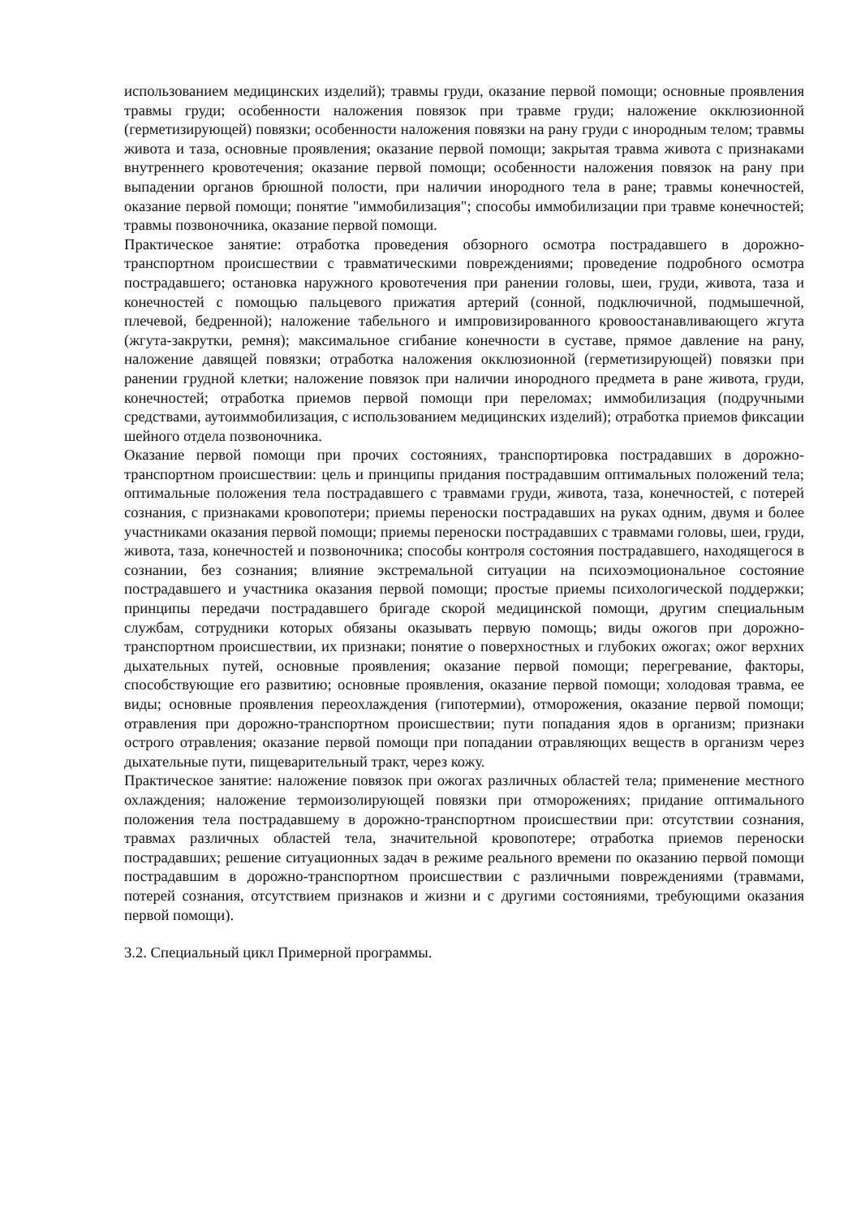использованием медицинских изделий); травмы груди, оказание первой помощи; основные проявления травмы груди; особенности наложения повязок при травме груди; наложение окклюзионной (герметизирующей) повязки; особенности наложения повязки на рану груди с инородным телом; травмы живота и таза, основные проявления; оказание первой помощи; закрытая травма живота с признаками внутреннего кровотечения; оказание первой помощи; особенности наложения повязок на рану при выпадении органов брюшной полости, при наличии инородного тела в ране; травмы конечностей, оказание первой помощи; понятие "иммобилизация"; способы иммобилизации при травме конечностей; травмы позвоночника, оказание первой помощи.
Практическое занятие: отработка проведения обзорного осмотра пострадавшего в дорожно-транспортном происшествии с травматическими повреждениями; проведение подробного осмотра пострадавшего; остановка наружного кровотечения при ранении головы, шеи, груди, живота, таза и конечностей с помощью пальцевого прижатия артерий (сонной, подключичной, подмышечной, плечевой, бедренной); наложение табельного и импровизированного кровоостанавливающего жгута (жгута-закрутки, ремня); максимальное сгибание конечности в суставе, прямое давление на рану, наложение давящей повязки; отработка наложения окклюзионной (герметизирующей) повязки при ранении грудной клетки; наложение повязок при наличии инородного предмета в ране живота, груди, конечностей; отработка приемов первой помощи при переломах; иммобилизация (подручными средствами, аутоиммобилизация, с использованием медицинских изделий); отработка приемов фиксации шейного отдела позвоночника.
Оказание первой помощи при прочих состояниях, транспортировка пострадавших в дорожно-транспортном происшествии: цель и принципы придания пострадавшим оптимальных положений тела; оптимальные положения тела пострадавшего с травмами груди, живота, таза, конечностей, с потерей сознания, с признаками кровопотери; приемы переноски пострадавших на руках одним, двумя и более участниками оказания первой помощи; приемы переноски пострадавших с травмами головы, шеи, груди, живота, таза, конечностей и позвоночника; способы контроля состояния пострадавшего, находящегося в сознании, без сознания; влияние экстремальной ситуации на психоэмоциональное состояние пострадавшего и участника оказания первой помощи; простые приемы психологической поддержки; принципы передачи пострадавшего бригаде скорой медицинской помощи, другим специальным службам, сотрудники которых обязаны оказывать первую помощь; виды ожогов при дорожно-транспортном происшествии, их признаки; понятие о поверхностных и глубоких ожогах; ожог верхних дыхательных путей, основные проявления; оказание первой помощи; перегревание, факторы, способствующие его развитию; основные проявления, оказание первой помощи; холодовая травма, ее виды; основные проявления переохлаждения (гипотермии), отморожения, оказание первой помощи; отравления при дорожно-транспортном происшествии; пути попадания ядов в организм; признаки острого отравления; оказание первой помощи при попадании отравляющих веществ в организм через дыхательные пути, пищеварительный тракт, через кожу.
Практическое занятие: наложение повязок при ожогах различных областей тела; применение местного охлаждения; наложение термоизолирующей повязки при отморожениях; придание оптимального положения тела пострадавшему в дорожно-транспортном происшествии при: отсутствии сознания, травмах различных областей тела, значительной кровопотере; отработка приемов переноски пострадавших; решение ситуационных задач в режиме реального времени по оказанию первой помощи пострадавшим в дорожно-транспортном происшествии с различными повреждениями (травмами, потерей сознания, отсутствием признаков и жизни и с другими состояниями, требующими оказания первой помощи).
3.2. Специальный цикл Примерной программы.